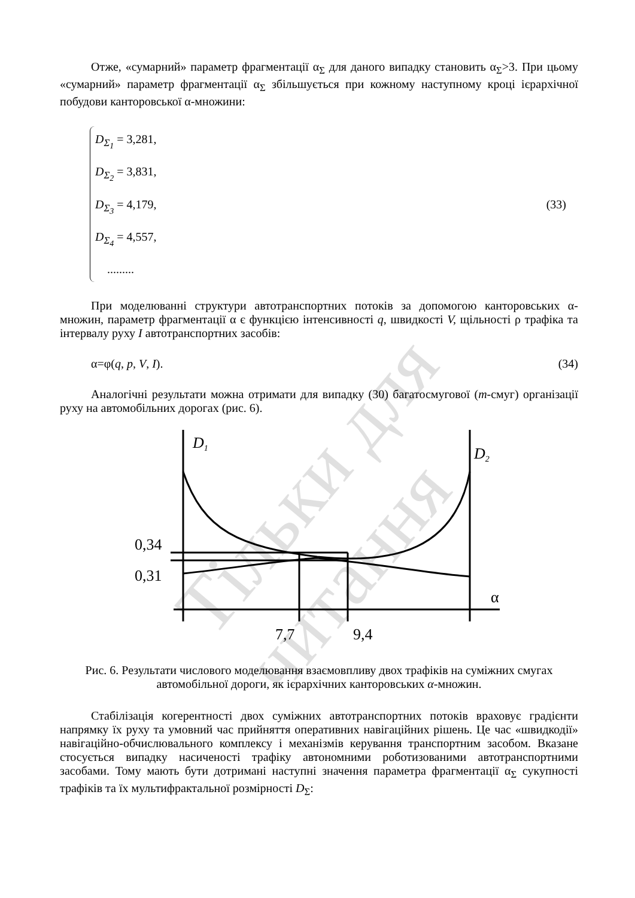Тільки для читання
Отже, «сумарний» параметр фрагментації α<sub>Σ</sub> для даного випадку становить α<sub>Σ</sub>>3. При цьому «сумарний» параметр фрагментації α<sub>Σ</sub> збільшується при кожному наступному кроці ієрархічної побудови канторовської α-множини:
D<sub>Σ<sub>1</sub></sub> = 3,281,
D<sub>Σ<sub>2</sub></sub> = 3,831,
D<sub>Σ<sub>3</sub></sub> = 4,179,
D<sub>Σ<sub>4</sub></sub> = 4,557,
.........
(33)
При моделюванні структури автотранспортних потоків за допомогою канторовських α-множин, параметр фрагментації α є функцією інтенсивності q, швидкості V, щільності ρ трафіка та інтервалу руху I автотранспортних засобів:
α=φ(q, p, V, I). (34)
Аналогічні результати можна отримати для випадку (30) багатосмугової (m-смуг) організації руху на автомобільних дорогах (рис. 6).
D1
D2
0,34
0,31
α
7,7
9,4
Рис. 6. Результати числового моделювання взаємовпливу двох трафіків на суміжних смугах автомобільної дороги, як ієрархічних канторовських α-множин.
Стабілізація когерентності двох суміжних автотранспортних потоків враховує градієнти напрямку їх руху та умовний час прийняття оперативних навігаційних рішень. Це час «швидкодії» навігаційно-обчислювального комплексу і механізмів керування транспортним засобом. Вказане стосується випадку насиченості трафіку автономними роботизованими автотранспортними засобами. Тому мають бути дотримані наступні значення параметра фрагментації α<sub>Σ</sub> сукупності трафіків та їх мультифрактальної розмірності D<sub>Σ</sub>: